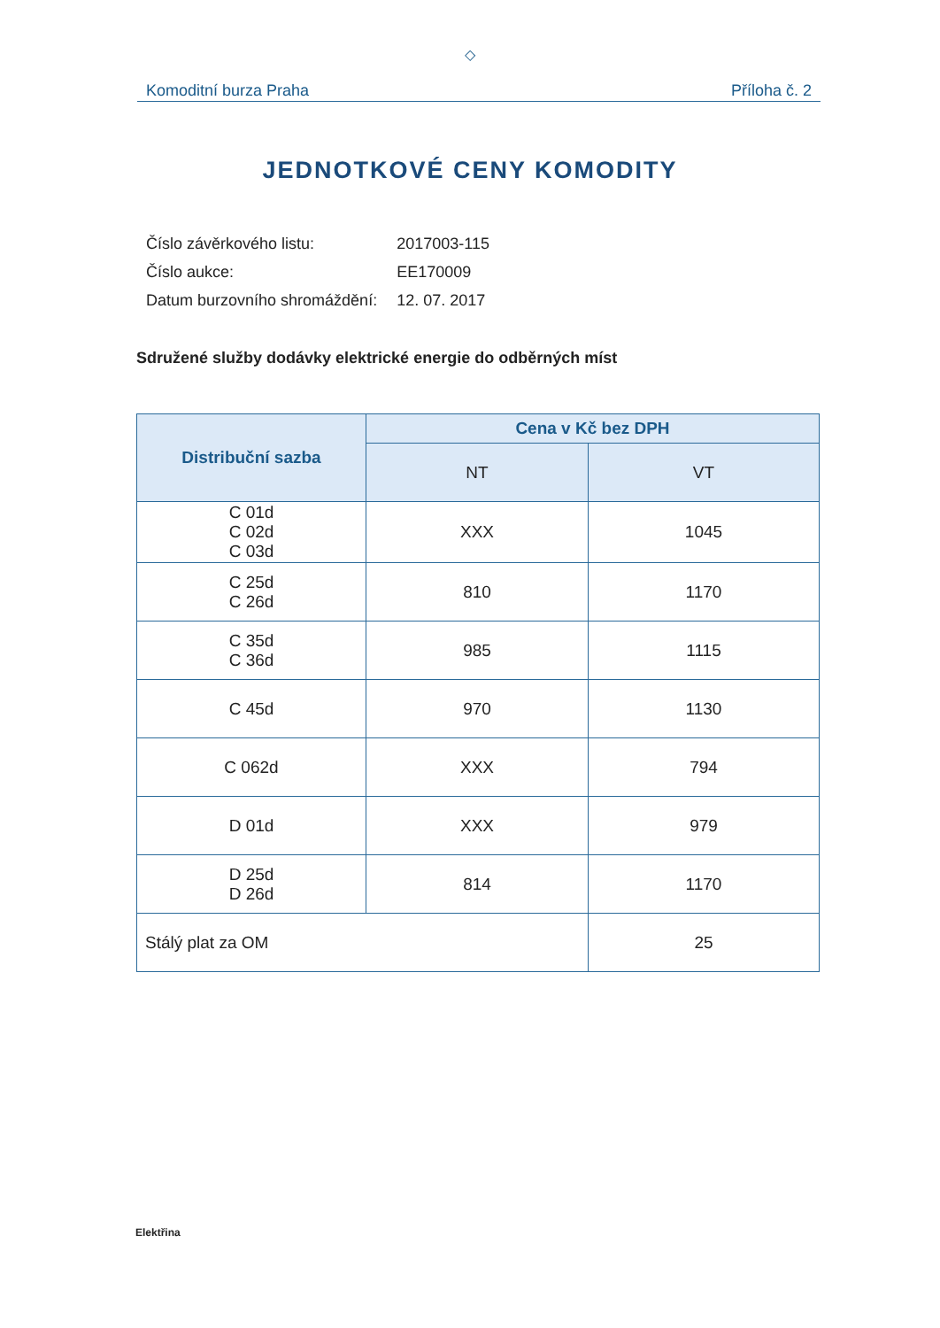◇
Komoditní burza Praha Příloha č. 2
JEDNOTKOVÉ CENY KOMODITY
| Číslo závěrkového listu: | 2017003-115 |
| Číslo aukce: | EE170009 |
| Datum burzovního shromáždění: | 12. 07. 2017 |
Sdružené služby dodávky elektrické energie do odběrných míst
| Distribuční sazba | Cena v Kč bez DPH | |
| --- | --- | --- |
| | NT | VT |
| C 01d C 02d C 03d | XXX | 1045 |
| C 25d C 26d | 810 | 1170 |
| C 35d C 36d | 985 | 1115 |
| C 45d | 970 | 1130 |
| C 062d | XXX | 794 |
| D 01d | XXX | 979 |
| D 25d D 26d | 814 | 1170 |
| Stálý plat za OM | | 25 |
Elektřina